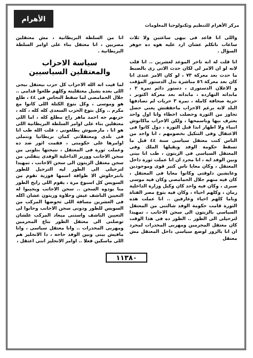مركز الأهرام للتنظيم وتكنولوجيا المعلومات
الأهرام
واللى انا قاعد فى بيهى ساعتين ولا ثلاث ساعات باتكلم عشان ارد عليه هوه ده جوهر السؤال .
انا قلت له انه ناخر الموعد لعشرين .. انا قلت لانه لو ان الامر لى لكان حدث الاتى زى بالضبط ما حدث بعد معركة ٧٣ ، لو كان الامر عندى انا كان بعد معركة ٥٦ مباشرة بدل الدستور المؤقت و الاعلان الدستورى ، دستور دائم نمرة ٢ ، مابداته النهارده ، مابداته بعد معركة اكتوبر ، حرية صحافة كاملة ، نمرة ٣ حريات لم تصادفها البلد لانه برغم الاحزاب ماحققتش يعنى حصل تجاوز من الثورة وحصلت اخطاء وانا اول واحد يعترف بيها وباسمحها ، ولكن الاحزاب ماكانوش انبياء ولا اطهار ابدا قبل الثورة ، دول كانوا فى الاعتقال وفى التنكيل بخصومهم ، انا واحد من الناس كنت معتقل سياسى سنة ٤٤ قبل ما تسقط حكومة الوفد ويقيلها الملك وفى المعتقل السياسى فى الزيتون ، طب انا بينى وبين الوفد ايه ، انا مجرد ان انا عملت ثورة داخل المعتقل ، وكان معايا ناس كتير قوى وموجودين وعايشين دلوقتى وكانوا معايا فى المعتقل ، كان فيه منهم جلال الحمامصى وكان فيه موسى صبرى ، وكان فيه واحد كان وكيل وزارة الداخلية زمان ، وكلهم احياء ، وكان فيه بتوع مصر الفتاة وياما كلهم احياء وعارفين .. انا عملت هذه الثورة قامت حكومة الوفد شالتنى من المعتقل السياسى بالزيتون الى سجن الاجانب ، تمهيدا لترحيلى الى الطور .. الطور ده فى هذا الوقت كان معتقل المجرمين ومهربى المخدرات لمجرد ان انا بالزور لوضع سياسى داخل المعتقل مش معتقل
انا من السلطة البريطانية ، مش معتقلين مصريين ، انا معتقل بناء على اوامر السلطة البريطانية .
سياسة الاحزاب
والمعتقلين السياسيين
لما قيت انه الله الاحزاب كل حزب بيعتقل بيجى اللى بعده يشيل معتقلينه وكلهم طلعوا قدامى .. جلال الحمامصى لما سقط النحاس فى ٤٤ ، طلع هو وموسى ، وكل بتوع الكتلة اللى كانوا مع مكرم .. وكل بتوع الحزب السعدى كله كله ، كله ، حزبهم جه احمد ماهر راح مطلع كله ، اما اللى معتقلين بناء على اوامر السلطة البريطانية اللى هو انا ، مارضيوش يطلعونى ، قلت الله طب انا فى بلدى ومعتقلانى كمان بريطانيا وبتملى اوامرها على حكومتى ، فقمت اثور ضد ده وعملت ثورة فى المعتقل ، نتيجتها بتلونى من سجن الاجانب ووزير الداخلية الوفدى ينقلنى من سجن معتقل الزيتون الى سجن الاجانب ، تمهيدا لترحيلى الى الطور ليه الترحيل للطور بابترحلوش الا طوافة اسمها فوزية تقوم من السويس كل اسبوع مرة ، يقوم اللى رايح الطور منا يودوه السجن .. سجن الاجانب ويجيبوا له التعيين الناشف عيش وحلاوة وزيتون عشان اكله فى العشرين مسافة اللى تخوضها المركب من السويس للطور ودونى سجن الاجانب وجابوا لى التعيين الناشف واستنى ميعاد المركب علشان توصلنى الى معتقل الطور بتاع المجرمين ومهربى المخدرات .. وانا معتقل سياسى ، وانا مافيش بينى وبين الوفد حاجه ، دا الانجليز هم اللى ماسكين فعلا .. اوامر الانجليز اننى اعتقل ،
١١٣٨٠